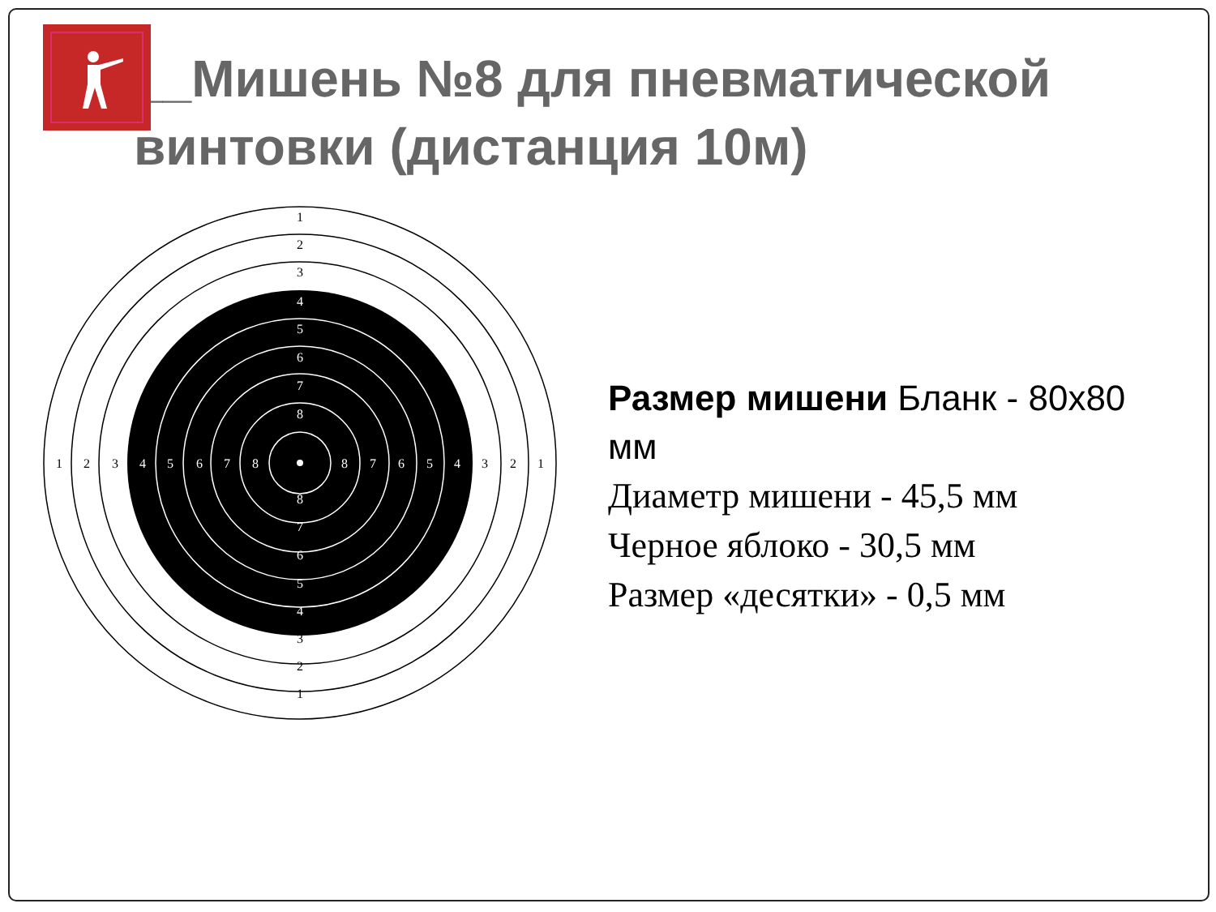__Мишень №8 для пневматической винтовки (дистанция 10м)
1
2
3
.
1
2
3
1
2
3
1
2
3
4
5
6
7
8
8
7
6
5
4
4
5
6
7
8
8
7
6
5
4
Размер мишени Бланк - 80х80 мм
Диаметр мишени - 45,5 мм
Черное яблоко - 30,5 мм
Размер «десятки» - 0,5 мм